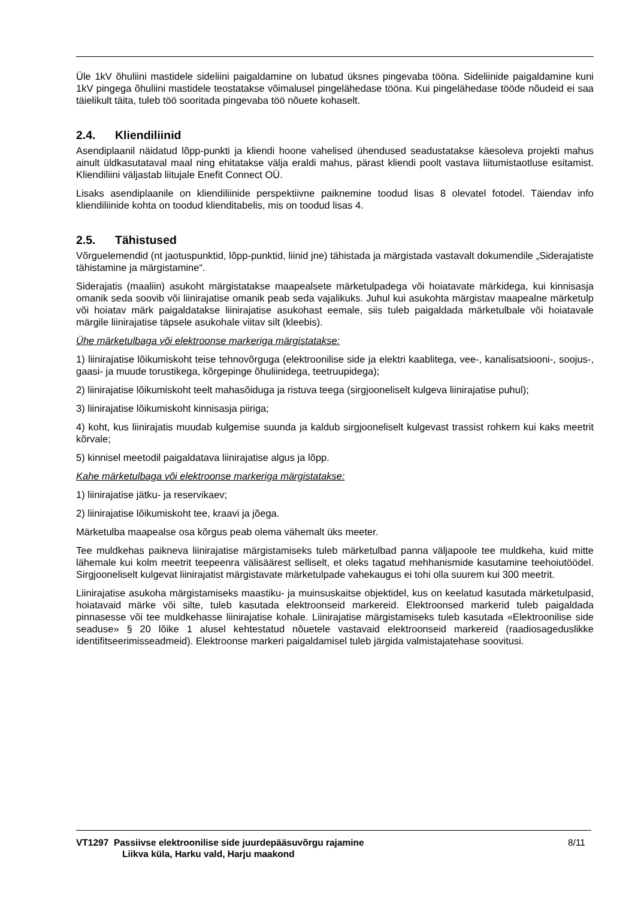Üle 1kV õhuliini mastidele sideliini paigaldamine on lubatud üksnes pingevaba tööna. Sideliinide paigaldamine kuni 1kV pingega õhuliini mastidele teostatakse võimalusel pingelähedase tööna. Kui pingelähedase tööde nõudeid ei saa täielikult täita, tuleb töö sooritada pingevaba töö nõuete kohaselt.
2.4. Kliendiliinid
Asendiplaanil näidatud lõpp-punkti ja kliendi hoone vahelised ühendused seadustatakse käesoleva projekti mahus ainult üldkasutataval maal ning ehitatakse välja eraldi mahus, pärast kliendi poolt vastava liitumistaotluse esitamist. Kliendiliini väljastab liitujale Enefit Connect OÜ.
Lisaks asendiplaanile on kliendiliinide perspektiivne paiknemine toodud lisas 8 olevatel fotodel. Täiendav info kliendiliinide kohta on toodud klienditabelis, mis on toodud lisas 4.
2.5. Tähistused
Võrguelemendid (nt jaotuspunktid, lõpp-punktid, liinid jne) tähistada ja märgistada vastavalt dokumendile „Siderajatiste tähistamine ja märgistamine“.
Siderajatis (maaliin) asukoht märgistatakse maapealsete märketulpadega või hoiatavate märkidega, kui kinnisasja omanik seda soovib või liinirajatise omanik peab seda vajalikuks. Juhul kui asukohta märgistav maapealne märketulp või hoiatav märk paigaldatakse liinirajatise asukohast eemale, siis tuleb paigaldada märketulbale või hoiatavale märgile liinirajatise täpsele asukohale viitav silt (kleebis).
Ühe märketulbaga või elektroonse markeriga märgistatakse:
1) liinirajatise lõikumiskoht teise tehnovõrguga (elektroonilise side ja elektri kaablitega, vee-, kanalisatsiooni-, soojus-, gaasi- ja muude torustikega, kõrgepinge õhuliinidega, teetruupidega);
2) liinirajatise lõikumiskoht teelt mahasõiduga ja ristuva teega (sirgjooneliselt kulgeva liinirajatise puhul);
3) liinirajatise lõikumiskoht kinnisasja piiriga;
4) koht, kus liinirajatis muudab kulgemise suunda ja kaldub sirgjooneliselt kulgevast trassist rohkem kui kaks meetrit kõrvale;
5) kinnisel meetodil paigaldatava liinirajatise algus ja lõpp.
Kahe märketulbaga või elektroonse markeriga märgistatakse:
1) liinirajatise jätku- ja reservikaev;
2) liinirajatise lõikumiskoht tee, kraavi ja jõega.
Märketulba maapealse osa kõrgus peab olema vähemalt üks meeter.
Tee muldkehas paikneva liinirajatise märgistamiseks tuleb märketulbad panna väljapoole tee muldkeha, kuid mitte lähemale kui kolm meetrit teepeenra välisäärest selliselt, et oleks tagatud mehhanismide kasutamine teehoiutöödel. Sirgjooneliselt kulgevat liinirajatist märgistavate märketulpade vahekaugus ei tohi olla suurem kui 300 meetrit.
Liinirajatise asukoha märgistamiseks maastiku- ja muinsuskaitse objektidel, kus on keelatud kasutada märketulpasid, hoiatavaid märke või silte, tuleb kasutada elektroonseid markereid. Elektroonsed markerid tuleb paigaldada pinnasesse või tee muldkehasse liinirajatise kohale. Liinirajatise märgistamiseks tuleb kasutada «Elektroonilise side seaduse» § 20 lõike 1 alusel kehtestatud nõuetele vastavaid elektroonseid markereid (raadiosageduslikke identifitseerimisseadmeid). Elektroonse markeri paigaldamisel tuleb järgida valmistajatehase soovitusi.
VT1297 Passiivse elektroonilise side juurdepääsuvõrgu rajamine
Liikva küla, Harku vald, Harju maakond
8/11